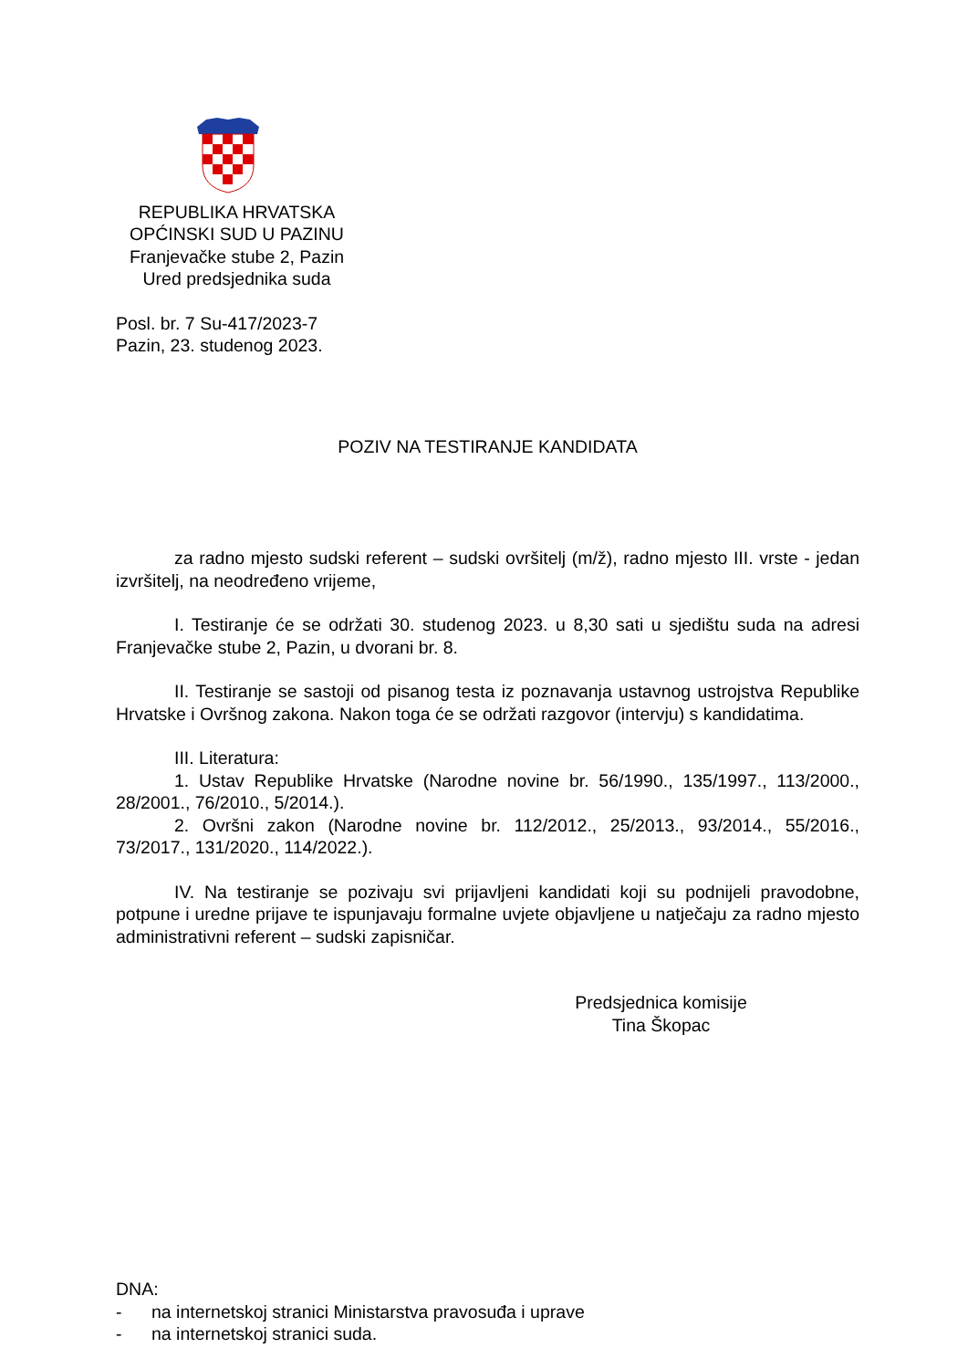REPUBLIKA HRVATSKA
OPĆINSKI SUD U PAZINU
Franjevačke stube 2, Pazin
Ured predsjednika suda
Posl. br. 7 Su-417/2023-7
Pazin, 23. studenog 2023.
POZIV NA TESTIRANJE KANDIDATA
za radno mjesto sudski referent – sudski ovršitelj (m/ž), radno mjesto III. vrste - jedan izvršitelj, na neodređeno vrijeme,
I. Testiranje će se održati 30. studenog 2023. u 8,30 sati u sjedištu suda na adresi Franjevačke stube 2, Pazin, u dvorani br. 8.
II. Testiranje se sastoji od pisanog testa iz poznavanja ustavnog ustrojstva Republike Hrvatske i Ovršnog zakona. Nakon toga će se održati razgovor (intervju) s kandidatima.
III. Literatura:
1. Ustav Republike Hrvatske (Narodne novine br. 56/1990., 135/1997., 113/2000., 28/2001., 76/2010., 5/2014.).
2. Ovršni zakon (Narodne novine br. 112/2012., 25/2013., 93/2014., 55/2016., 73/2017., 131/2020., 114/2022.).
IV. Na testiranje se pozivaju svi prijavljeni kandidati koji su podnijeli pravodobne, potpune i uredne prijave te ispunjavaju formalne uvjete objavljene u natječaju za radno mjesto administrativni referent – sudski zapisničar.
Predsjednica komisije
Tina Škopac
DNA:
- na internetskoj stranici Ministarstva pravosuđa i uprave
- na internetskoj stranici suda.